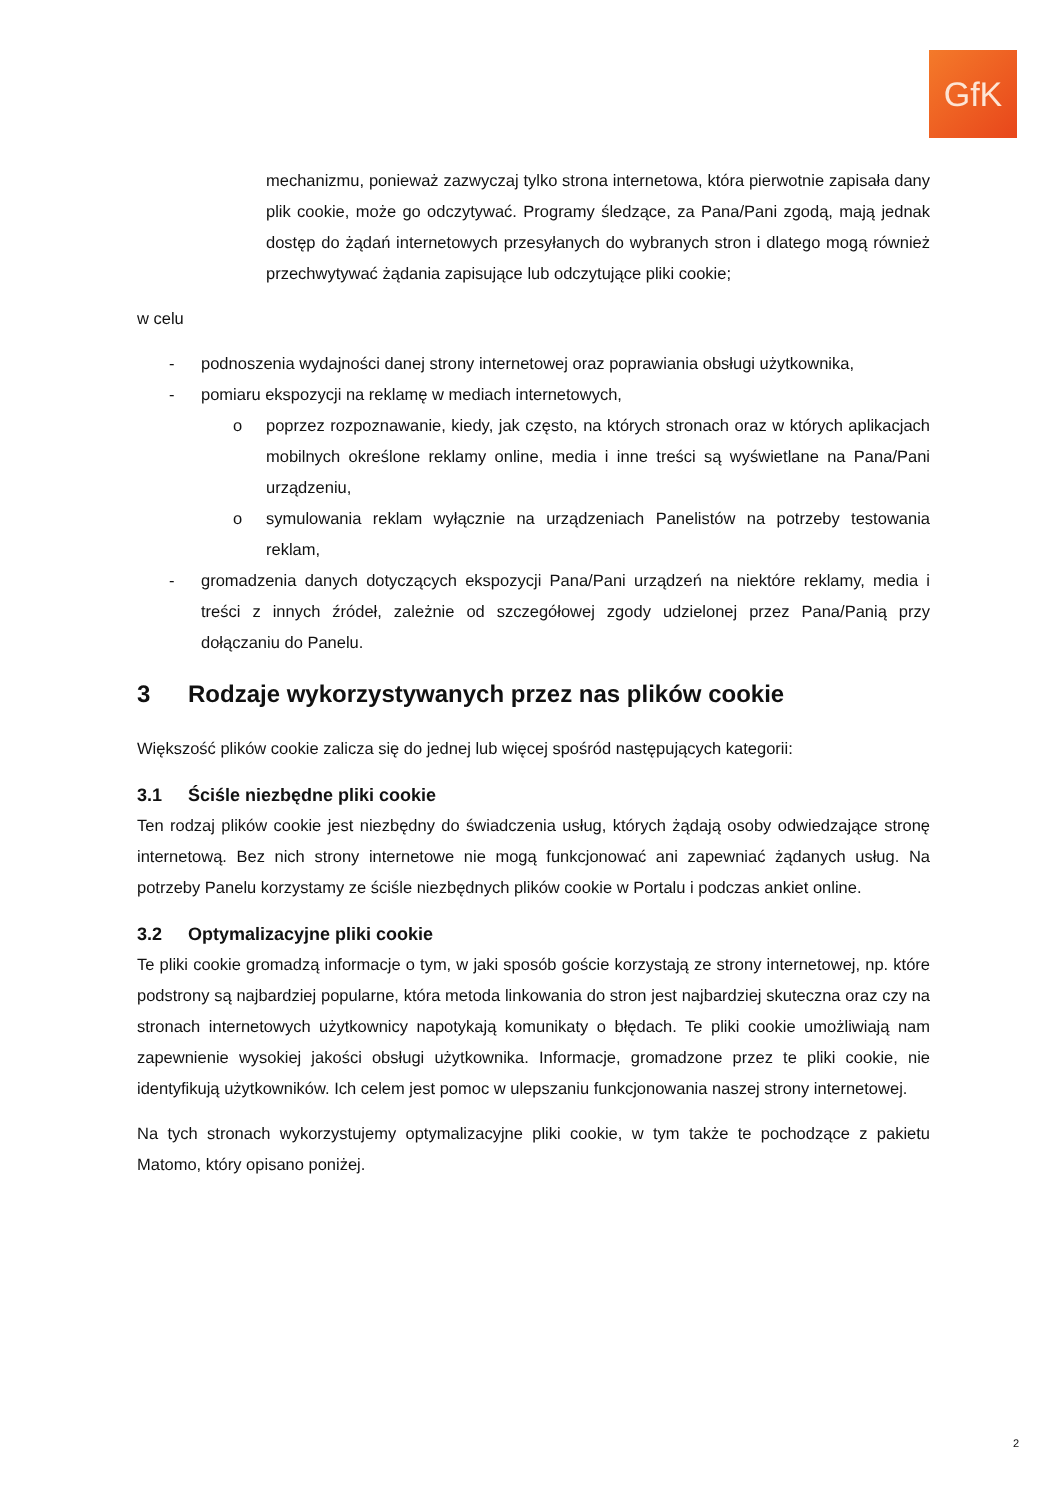GfK
mechanizmu, ponieważ zazwyczaj tylko strona internetowa, która pierwotnie zapisała dany plik cookie, może go odczytywać. Programy śledzące, za Pana/Pani zgodą, mają jednak dostęp do żądań internetowych przesyłanych do wybranych stron i dlatego mogą również przechwytywać żądania zapisujące lub odczytujące pliki cookie;
w celu
- podnoszenia wydajności danej strony internetowej oraz poprawiania obsługi użytkownika,
- pomiaru ekspozycji na reklamę w mediach internetowych,
o poprzez rozpoznawanie, kiedy, jak często, na których stronach oraz w których aplikacjach mobilnych określone reklamy online, media i inne treści są wyświetlane na Pana/Pani urządzeniu,
o symulowania reklam wyłącznie na urządzeniach Panelistów na potrzeby testowania reklam,
- gromadzenia danych dotyczących ekspozycji Pana/Pani urządzeń na niektóre reklamy, media i treści z innych źródeł, zależnie od szczegółowej zgody udzielonej przez Pana/Panią przy dołączaniu do Panelu.
3 Rodzaje wykorzystywanych przez nas plików cookie
Większość plików cookie zalicza się do jednej lub więcej spośród następujących kategorii:
3.1 Ściśle niezbędne pliki cookie
Ten rodzaj plików cookie jest niezbędny do świadczenia usług, których żądają osoby odwiedzające stronę internetową. Bez nich strony internetowe nie mogą funkcjonować ani zapewniać żądanych usług. Na potrzeby Panelu korzystamy ze ściśle niezbędnych plików cookie w Portalu i podczas ankiet online.
3.2 Optymalizacyjne pliki cookie
Te pliki cookie gromadzą informacje o tym, w jaki sposób goście korzystają ze strony internetowej, np. które podstrony są najbardziej popularne, która metoda linkowania do stron jest najbardziej skuteczna oraz czy na stronach internetowych użytkownicy napotykają komunikaty o błędach. Te pliki cookie umożliwiają nam zapewnienie wysokiej jakości obsługi użytkownika. Informacje, gromadzone przez te pliki cookie, nie identyfikują użytkowników. Ich celem jest pomoc w ulepszaniu funkcjonowania naszej strony internetowej.
Na tych stronach wykorzystujemy optymalizacyjne pliki cookie, w tym także te pochodzące z pakietu Matomo, który opisano poniżej.
2